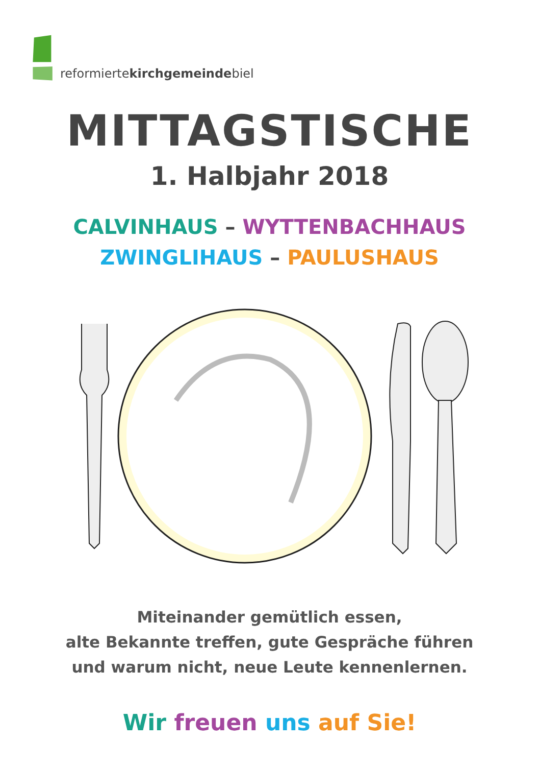reformiertekirchgemeindebiel
MITTAGSTISCHE
1. Halbjahr 2018
CALVINHAUS – WYTTENBACHHAUS
ZWINGLIHAUS – PAULUSHAUS
Miteinander gemütlich essen,
alte Bekannte treffen, gute Gespräche führen
und warum nicht, neue Leute kennenlernen.
Wir freuen uns auf Sie!